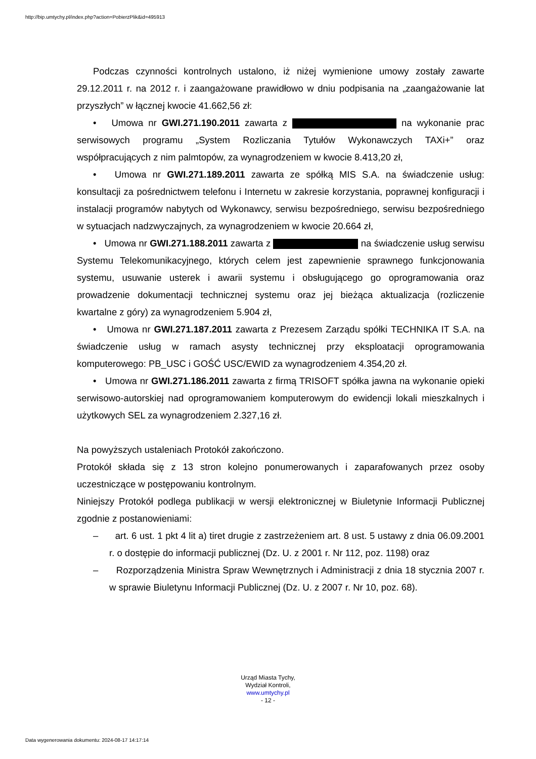http://bip.umtychy.pl/index.php?action=PobierzPlik&id=495913
Podczas czynności kontrolnych ustalono, iż niżej wymienione umowy zostały zawarte 29.12.2011 r. na 2012 r. i zaangażowane prawidłowo w dniu podpisania na „zaangażowanie lat przyszłych” w łącznej kwocie 41.662,56 zł:
• Umowa nr GWI.271.190.2011 zawarta z na wykonanie prac serwisowych programu „System Rozliczania Tytułów Wykonawczych TAXi+” oraz współpracujących z nim palmtopów, za wynagrodzeniem w kwocie 8.413,20 zł,
• Umowa nr GWI.271.189.2011 zawarta ze spółką MIS S.A. na świadczenie usług: konsultacji za pośrednictwem telefonu i Internetu w zakresie korzystania, poprawnej konfiguracji i instalacji programów nabytych od Wykonawcy, serwisu bezpośredniego, serwisu bezpośredniego w sytuacjach nadzwyczajnych, za wynagrodzeniem w kwocie 20.664 zł,
• Umowa nr GWI.271.188.2011 zawarta z na świadczenie usług serwisu Systemu Telekomunikacyjnego, których celem jest zapewnienie sprawnego funkcjonowania systemu, usuwanie usterek i awarii systemu i obsługującego go oprogramowania oraz prowadzenie dokumentacji technicznej systemu oraz jej bieżąca aktualizacja (rozliczenie kwartalne z góry) za wynagrodzeniem 5.904 zł,
• Umowa nr GWI.271.187.2011 zawarta z Prezesem Zarządu spółki TECHNIKA IT S.A. na świadczenie usług w ramach asysty technicznej przy eksploatacji oprogramowania komputerowego: PB_USC i GOŚĆ USC/EWID za wynagrodzeniem 4.354,20 zł.
• Umowa nr GWI.271.186.2011 zawarta z firmą TRISOFT spółka jawna na wykonanie opieki serwisowo-autorskiej nad oprogramowaniem komputerowym do ewidencji lokali mieszkalnych i użytkowych SEL za wynagrodzeniem 2.327,16 zł.
Na powyższych ustaleniach Protokół zakończono.
Protokół składa się z 13 stron kolejno ponumerowanych i zaparafowanych przez osoby uczestniczące w postępowaniu kontrolnym.
Niniejszy Protokół podlega publikacji w wersji elektronicznej w Biuletynie Informacji Publicznej zgodnie z postanowieniami:
– art. 6 ust. 1 pkt 4 lit a) tiret drugie z zastrzeżeniem art. 8 ust. 5 ustawy z dnia 06.09.2001 r. o dostępie do informacji publicznej (Dz. U. z 2001 r. Nr 112, poz. 1198) oraz
– Rozporządzenia Ministra Spraw Wewnętrznych i Administracji z dnia 18 stycznia 2007 r. w sprawie Biuletynu Informacji Publicznej (Dz. U. z 2007 r. Nr 10, poz. 68).
Urząd Miasta Tychy,
Wydział Kontroli,
www.umtychy.pl
- 12 -
Data wygenerowania dokumentu: 2024-08-17 14:17:14